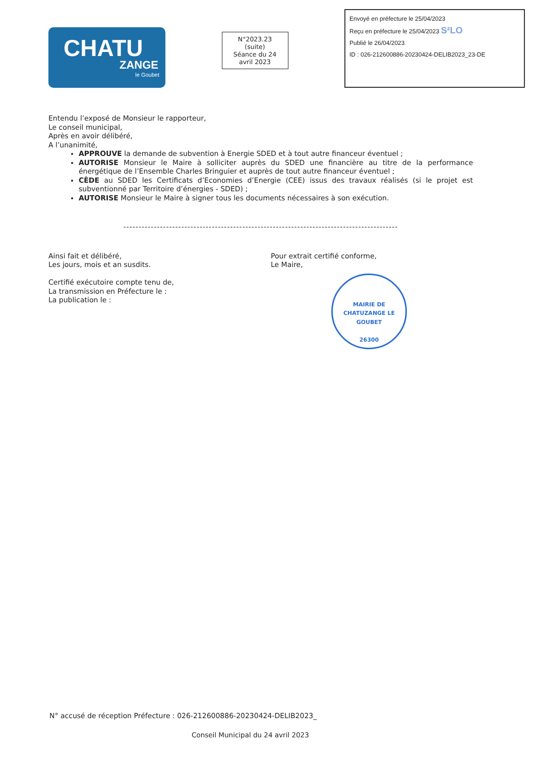CHATU
ZANGE
le Goubet
N°2023.23
(suite)
Séance du 24
avril 2023
Envoyé en préfecture le 25/04/2023
Reçu en préfecture le 25/04/2023 S²LO
Publié le 26/04/2023
ID : 026-212600886-20230424-DELIB2023_23-DE
Entendu l’exposé de Monsieur le rapporteur,
Le conseil municipal,
Après en avoir délibéré,
A l’unanimité,
APPROUVE la demande de subvention à Energie SDED et à tout autre financeur éventuel ;
AUTORISE Monsieur le Maire à solliciter auprès du SDED une financière au titre de la performance énergétique de l’Ensemble Charles Bringuier et auprès de tout autre financeur éventuel ;
CÈDE au SDED les Certificats d’Economies d’Energie (CEE) issus des travaux réalisés (si le projet est subventionné par Territoire d’énergies - SDED) ;
AUTORISE Monsieur le Maire à signer tous les documents nécessaires à son exécution.
------------------------------------------------------------------------------------------
Ainsi fait et délibéré,
Les jours, mois et an susdits.
Certifié exécutoire compte tenu de,
La transmission en Préfecture le :
La publication le :
Pour extrait certifié conforme,
Le Maire,
MAIRIE DE CHATUZANGE LE GOUBET
26300
N° accusé de réception Préfecture : 026-212600886-20230424-DELIB2023_
Conseil Municipal du 24 avril 2023